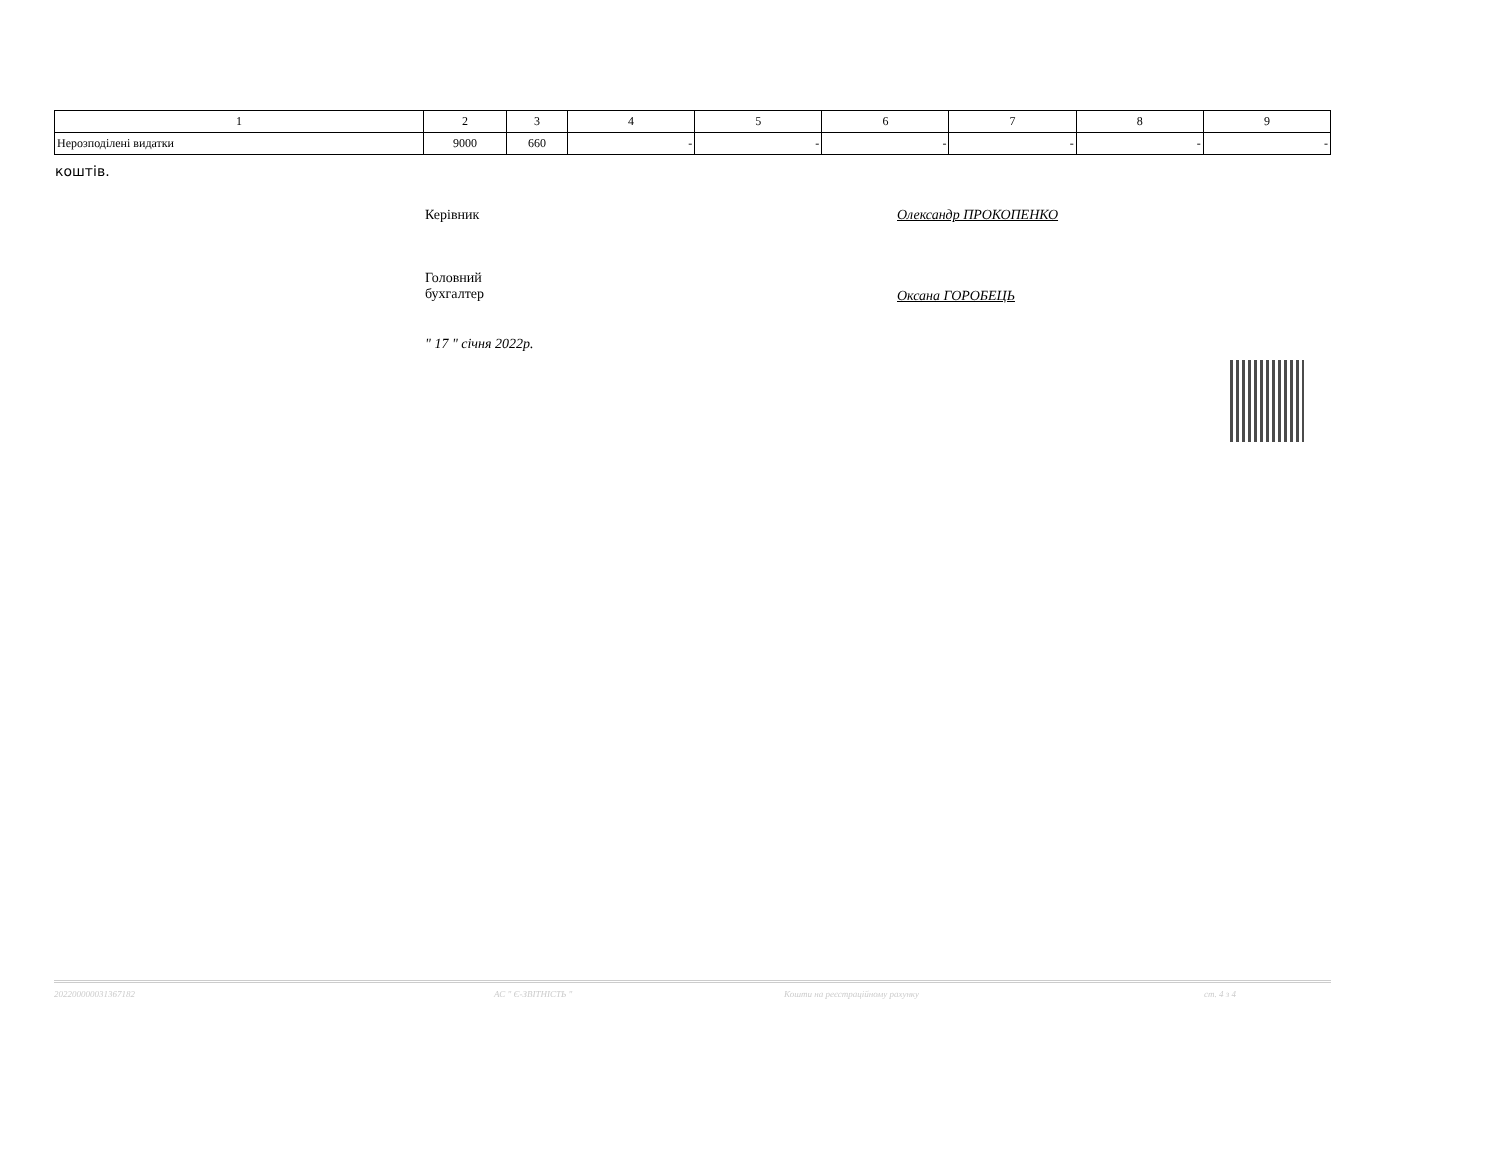| 1 | 2 | 3 | 4 | 5 | 6 | 7 | 8 | 9 |
| Нерозподілені видатки | 9000 | 660 | - | - | - | - | - | - |
коштів.
Керівник Олександр ПРОКОПЕНКО
Головний
бухгалтер
Оксана ГОРОБЕЦЬ
" 17 " січня 2022р.
202200000031367182 АС " Є-ЗВІТНІСТЬ " Кошти на реєстраційному рахунку ст. 4 з 4